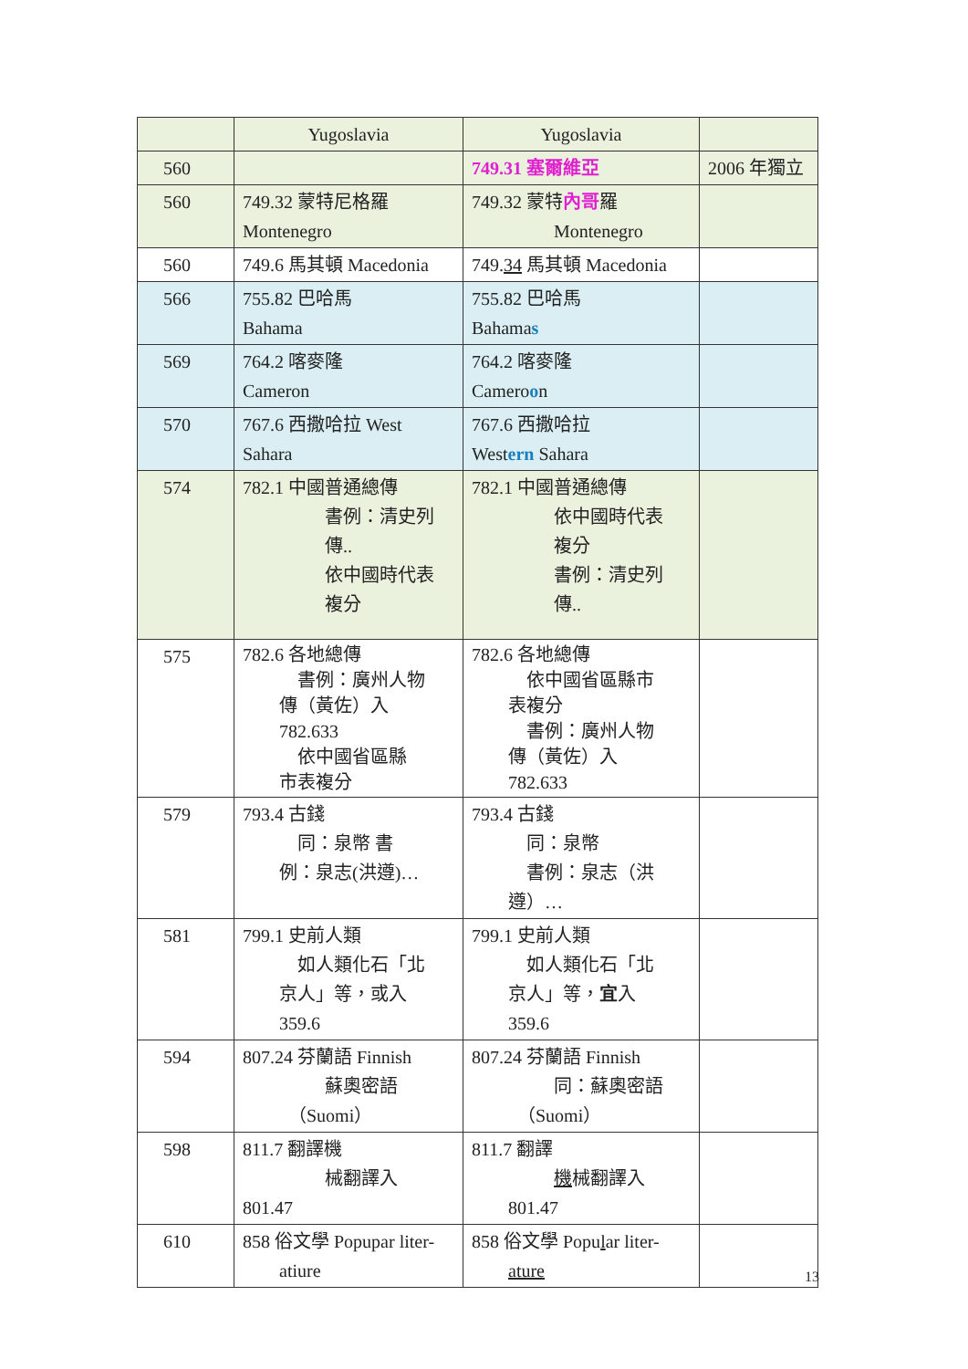| | Yugoslavia | Yugoslavia | |
| 560 | | 749.31 塞爾維亞 | 2006 年獨立 |
| 560 | 749.32 蒙特尼格羅 Montenegro | 749.32 蒙特 內哥 羅 Montenegro | |
| 560 | 749.6 馬其頓 Macedonia | 749. 34 馬其頓 Macedonia | |
| 566 | 755.82 巴哈馬 Bahama | 755.82 巴哈馬 Bahama s | |
| 569 | 764.2 喀麥隆 Cameron | 764.2 喀麥隆 Camero o n | |
| 570 | 767.6 西撒哈拉 West Sahara | 767.6 西撒哈拉 West ern Sahara | |
| 574 | 782.1 中國普通總傳 書例：清史列 傳.. 依中國時代表 複分 | 782.1 中國普通總傳 依中國時代表 複分 書例：清史列 傳.. | |
| 575 | 782.6 各地總傳 書例：廣州人物 傳（黃佐）入 782.633 依中國省區縣 市表複分 | 782.6 各地總傳 依中國省區縣市 表複分 書例：廣州人物 傳（黃佐）入 782.633 | |
| 579 | 793.4 古錢 同：泉幣 書 例：泉志(洪遵)… | 793.4 古錢 同：泉幣 書例：泉志（洪 遵）… | |
| 581 | 799.1 史前人類 如人類化石「北 京人」等，或入 359.6 | 799.1 史前人類 如人類化石「北 京人」等， 宜 入 359.6 | |
| 594 | 807.24 芬蘭語 Finnish 蘇奧密語 （Suomi） | 807.24 芬蘭語 Finnish 同：蘇奧密語 （Suomi） | |
| 598 | 811.7 翻譯機 械翻譯入 801.47 | 811.7 翻譯 機 械翻譯入 801.47 | |
| 610 | 858 俗文學 Popupar liter- atiure | 858 俗文學 Popu l ar liter- ature | |
13